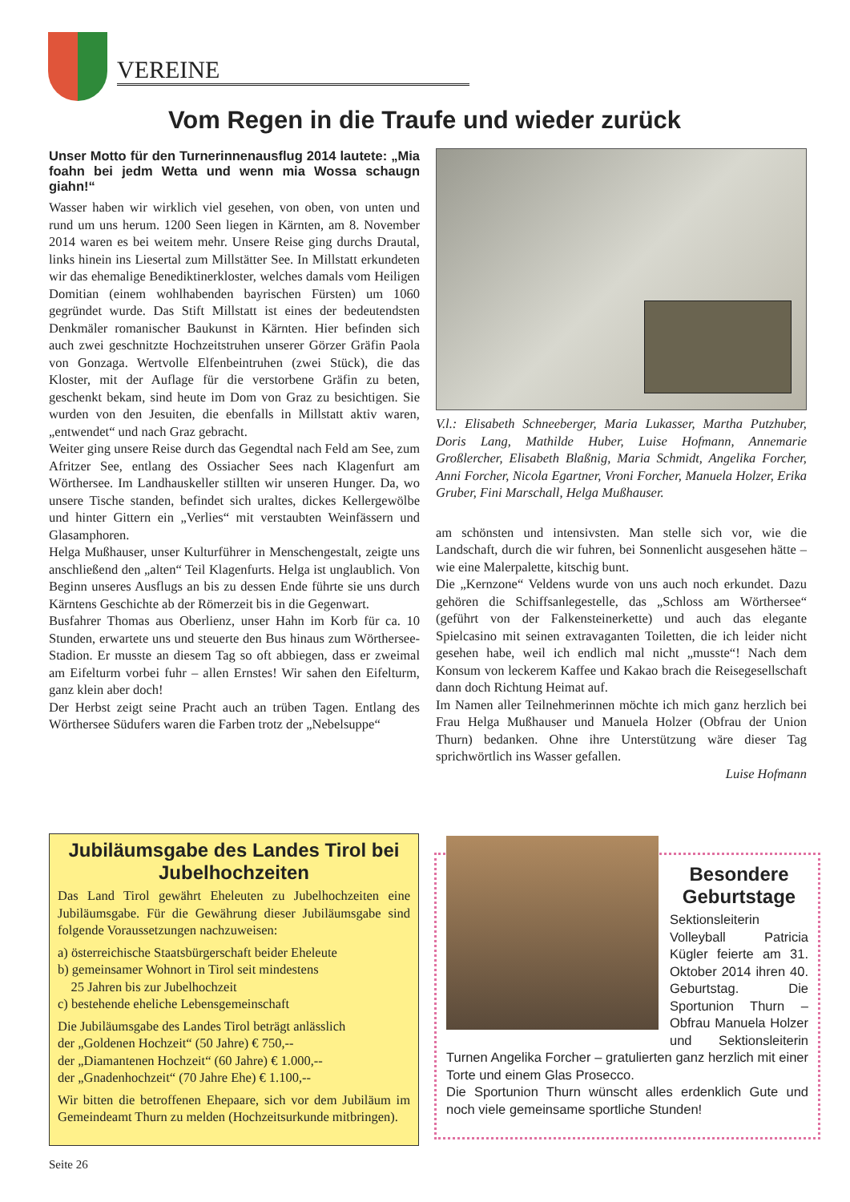VEREINE
Vom Regen in die Traufe und wieder zurück
Unser Motto für den Turnerinnenausflug 2014 lautete: „Mia foahn bei jedm Wetta und wenn mia Wossa schaugn giahn!“
Wasser haben wir wirklich viel gesehen, von oben, von unten und rund um uns herum. 1200 Seen liegen in Kärnten, am 8. November 2014 waren es bei weitem mehr. Unsere Reise ging durchs Drautal, links hinein ins Liesertal zum Millstätter See. In Millstatt erkundeten wir das ehemalige Benediktinerkloster, welches damals vom Heiligen Domitian (einem wohlhabenden bayrischen Fürsten) um 1060 gegründet wurde. Das Stift Millstatt ist eines der bedeutendsten Denkmäler romanischer Baukunst in Kärnten. Hier befinden sich auch zwei geschnitzte Hochzeitstruhen unserer Görzer Gräfin Paola von Gonzaga. Wertvolle Elfenbeintruhen (zwei Stück), die das Kloster, mit der Auflage für die verstorbene Gräfin zu beten, geschenkt bekam, sind heute im Dom von Graz zu besichtigen. Sie wurden von den Jesuiten, die ebenfalls in Millstatt aktiv waren, „entwendet“ und nach Graz gebracht.
Weiter ging unsere Reise durch das Gegendtal nach Feld am See, zum Afritzer See, entlang des Ossiacher Sees nach Klagenfurt am Wörthersee. Im Landhauskeller stillten wir unseren Hunger. Da, wo unsere Tische standen, befindet sich uraltes, dickes Kellergewölbe und hinter Gittern ein „Verlies“ mit verstaubten Weinfässern und Glasamphoren.
Helga Mußhauser, unser Kulturführer in Menschengestalt, zeigte uns anschließend den „alten“ Teil Klagenfurts. Helga ist unglaublich. Von Beginn unseres Ausflugs an bis zu dessen Ende führte sie uns durch Kärntens Geschichte ab der Römerzeit bis in die Gegenwart.
Busfahrer Thomas aus Oberlienz, unser Hahn im Korb für ca. 10 Stunden, erwartete uns und steuerte den Bus hinaus zum Wörthersee-Stadion. Er musste an diesem Tag so oft abbiegen, dass er zweimal am Eifelturm vorbei fuhr – allen Ernstes! Wir sahen den Eifelturm, ganz klein aber doch!
Der Herbst zeigt seine Pracht auch an trüben Tagen. Entlang des Wörthersee Südufers waren die Farben trotz der „Nebelsuppe“
V.l.: Elisabeth Schneeberger, Maria Lukasser, Martha Putzhuber, Doris Lang, Mathilde Huber, Luise Hofmann, Annemarie Großlercher, Elisabeth Blaßnig, Maria Schmidt, Angelika Forcher, Anni Forcher, Nicola Egartner, Vroni Forcher, Manuela Holzer, Erika Gruber, Fini Marschall, Helga Mußhauser.
am schönsten und intensivsten. Man stelle sich vor, wie die Landschaft, durch die wir fuhren, bei Sonnenlicht ausgesehen hätte – wie eine Malerpalette, kitschig bunt.
Die „Kernzone“ Veldens wurde von uns auch noch erkundet. Dazu gehören die Schiffsanlegestelle, das „Schloss am Wörthersee“ (geführt von der Falkensteinerkette) und auch das elegante Spielcasino mit seinen extravaganten Toiletten, die ich leider nicht gesehen habe, weil ich endlich mal nicht „musste“! Nach dem Konsum von leckerem Kaffee und Kakao brach die Reisegesellschaft dann doch Richtung Heimat auf.
Im Namen aller Teilnehmerinnen möchte ich mich ganz herzlich bei Frau Helga Mußhauser und Manuela Holzer (Obfrau der Union Thurn) bedanken. Ohne ihre Unterstützung wäre dieser Tag sprichwörtlich ins Wasser gefallen.
Luise Hofmann
Jubiläumsgabe des Landes Tirol bei Jubelhochzeiten
Das Land Tirol gewährt Eheleuten zu Jubelhochzeiten eine Jubiläumsgabe. Für die Gewährung dieser Jubiläumsgabe sind folgende Voraussetzungen nachzuweisen:
a) österreichische Staatsbürgerschaft beider Eheleute
b) gemeinsamer Wohnort in Tirol seit mindestens
25 Jahren bis zur Jubelhochzeit
c) bestehende eheliche Lebensgemeinschaft
Die Jubiläumsgabe des Landes Tirol beträgt anlässlich
der „Goldenen Hochzeit“ (50 Jahre) € 750,--
der „Diamantenen Hochzeit“ (60 Jahre) € 1.000,--
der „Gnadenhochzeit“ (70 Jahre Ehe) € 1.100,--
Wir bitten die betroffenen Ehepaare, sich vor dem Jubiläum im Gemeindeamt Thurn zu melden (Hochzeitsurkunde mitbringen).
Besondere Geburtstage
Sektionsleiterin Volleyball Patricia Kügler feierte am 31. Oktober 2014 ihren 40. Geburtstag. Die Sportunion Thurn – Obfrau Manuela Holzer und Sektionsleiterin Turnen Angelika Forcher – gratulierten ganz herzlich mit einer Torte und einem Glas Prosecco.
Die Sportunion Thurn wünscht alles erdenklich Gute und noch viele gemeinsame sportliche Stunden!
Seite 26